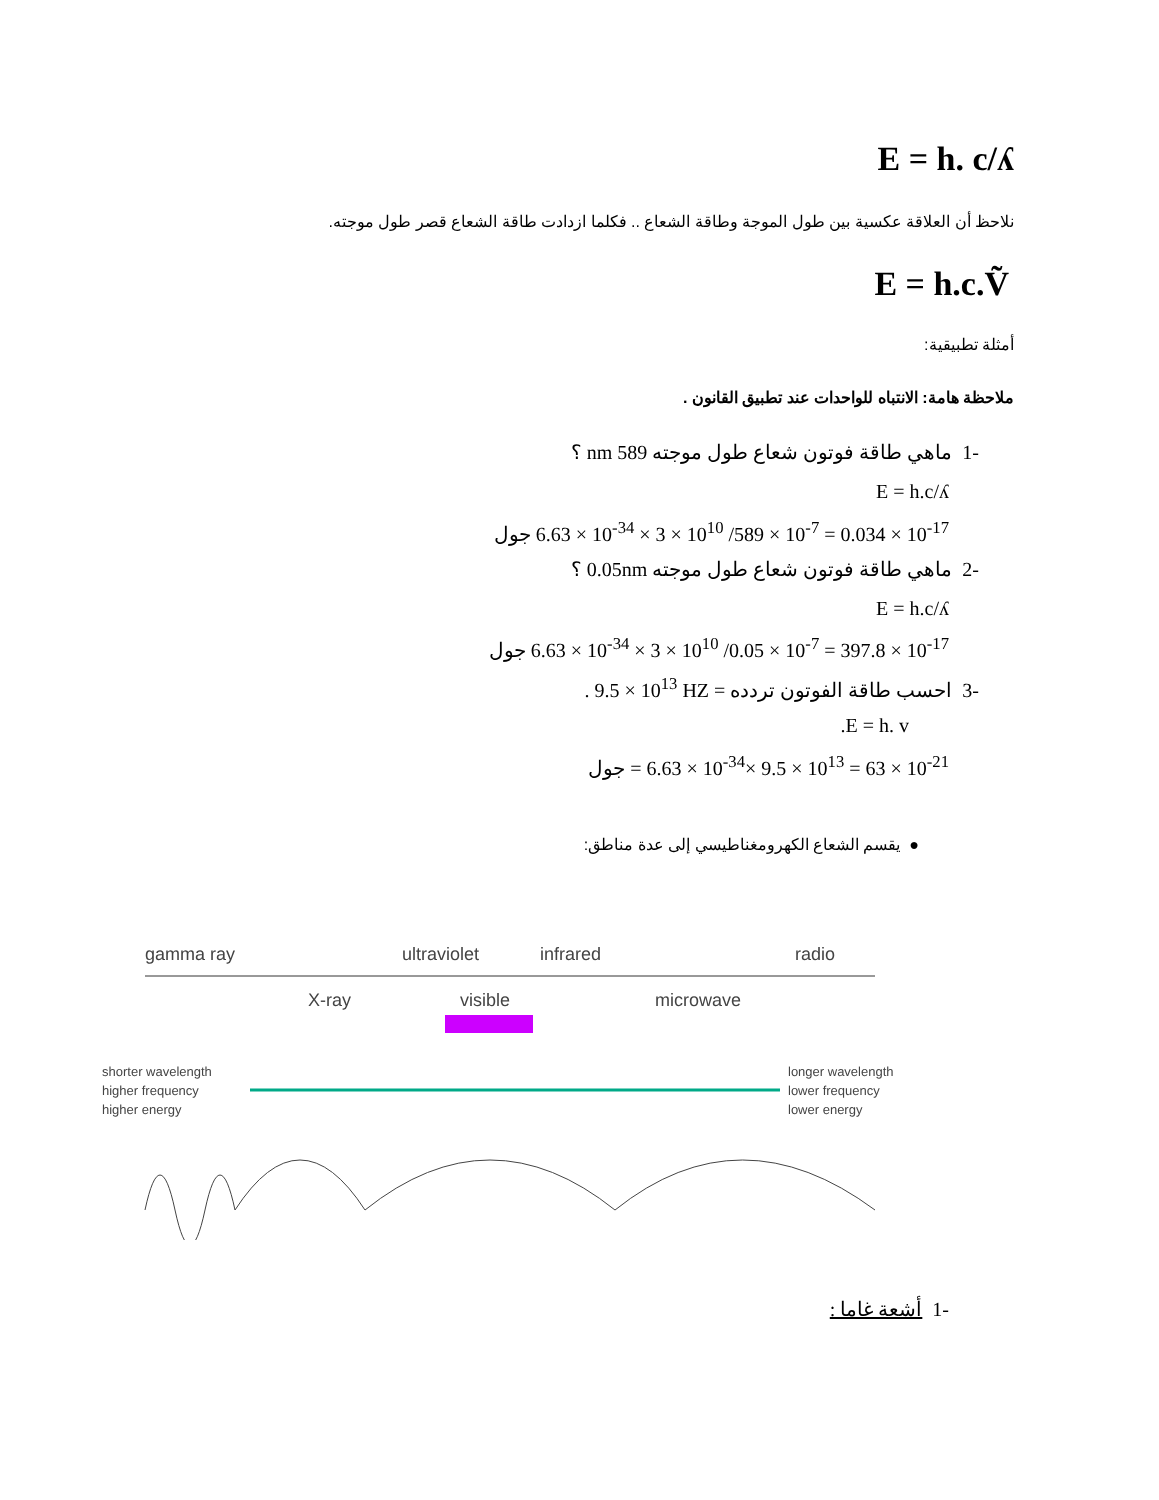E = h. c/ʎ
نلاحظ أن العلاقة عكسية بين طول الموجة وطاقة الشعاع .. فكلما ازدادت طاقة الشعاع قصر طول موجته.
E = h.c.Ṽ
أمثلة تطبيقية:
ملاحظة هامة: الانتباه للواحدات عند تطبيق القانون .
-1 ماهي طاقة فوتون شعاع طول موجته 589 nm ؟
E = h.c/ʎ
6.63 × 10<sup>-34</sup> × 3 × 10<sup>10</sup> /589 × 10<sup>-7</sup> = 0.034 × 10<sup>-17</sup> جول
-2 ماهي طاقة فوتون شعاع طول موجته 0.05nm ؟
E = h.c/ʎ
6.63 × 10<sup>-34</sup> × 3 × 10<sup>10</sup> /0.05 × 10<sup>-7</sup> = 397.8 × 10<sup>-17</sup> جول
-3 احسب طاقة الفوتون تردده = 9.5 × 10<sup>13</sup> HZ .
E = h. v.
= 6.63 × 10<sup>-34</sup>× 9.5 × 10<sup>13</sup> = 63 × 10<sup>-21</sup> جول
● يقسم الشعاع الكهرومغناطيسي إلى عدة مناطق:
gamma ray
ultraviolet
infrared
radio
X-ray
visible
microwave
shorter wavelength
higher frequency
higher energy
longer wavelength
lower frequency
lower energy
-1 أشعة غاما :